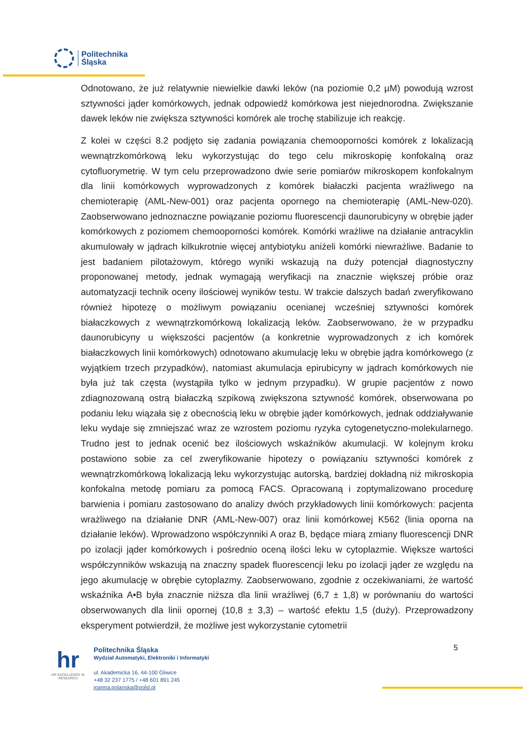Politechnika
Śląska
Odnotowano, że już relatywnie niewielkie dawki leków (na poziomie 0,2 µM) powodują wzrost sztywności jąder komórkowych, jednak odpowiedź komórkowa jest niejednorodna. Zwiększanie dawek leków nie zwiększa sztywności komórek ale trochę stabilizuje ich reakcję.
Z kolei w części 8.2 podjęto się zadania powiązania chemooporności komórek z lokalizacją wewnątrzkomórkową leku wykorzystując do tego celu mikroskopię konfokalną oraz cytofluorymetrię. W tym celu przeprowadzono dwie serie pomiarów mikroskopem konfokalnym dla linii komórkowych wyprowadzonych z komórek białaczki pacjenta wrażliwego na chemioterapię (AML-New-001) oraz pacjenta opornego na chemioterapię (AML-New-020). Zaobserwowano jednoznaczne powiązanie poziomu fluorescencji daunorubicyny w obrębie jąder komórkowych z poziomem chemooporności komórek. Komórki wrażliwe na działanie antracyklin akumulowały w jądrach kilkukrotnie więcej antybiotyku aniżeli komórki niewrażliwe. Badanie to jest badaniem pilotażowym, którego wyniki wskazują na duży potencjał diagnostyczny proponowanej metody, jednak wymagają weryfikacji na znacznie większej próbie oraz automatyzacji technik oceny ilościowej wyników testu. W trakcie dalszych badań zweryfikowano również hipotezę o możliwym powiązaniu ocenianej wcześniej sztywności komórek białaczkowych z wewnątrzkomórkową lokalizacją leków. Zaobserwowano, że w przypadku daunorubicyny u większości pacjentów (a konkretnie wyprowadzonych z ich komórek białaczkowych linii komórkowych) odnotowano akumulację leku w obrębie jądra komórkowego (z wyjątkiem trzech przypadków), natomiast akumulacja epirubicyny w jądrach komórkowych nie była już tak częsta (wystąpiła tylko w jednym przypadku). W grupie pacjentów z nowo zdiagnozowaną ostrą białaczką szpikową zwiększona sztywność komórek, obserwowana po podaniu leku wiązała się z obecnością leku w obrębie jąder komórkowych, jednak oddziaływanie leku wydaje się zmniejszać wraz ze wzrostem poziomu ryzyka cytogenetyczno-molekularnego. Trudno jest to jednak ocenić bez ilościowych wskaźników akumulacji. W kolejnym kroku postawiono sobie za cel zweryfikowanie hipotezy o powiązaniu sztywności komórek z wewnątrzkomórkową lokalizacją leku wykorzystując autorską, bardziej dokładną niż mikroskopia konfokalna metodę pomiaru za pomocą FACS. Opracowaną i zoptymalizowano procedurę barwienia i pomiaru zastosowano do analizy dwóch przykładowych linii komórkowych: pacjenta wrażliwego na działanie DNR (AML-New-007) oraz linii komórkowej K562 (linia oporna na działanie leków). Wprowadzono współczynniki A oraz B, będące miarą zmiany fluorescencji DNR po izolacji jąder komórkowych i pośrednio oceną ilości leku w cytoplazmie. Większe wartości współczynników wskazują na znaczny spadek fluorescencji leku po izolacji jąder ze względu na jego akumulację w obrębie cytoplazmy. Zaobserwowano, zgodnie z oczekiwaniami, że wartość wskaźnika A•B była znacznie niższa dla linii wrażliwej (6,7 ± 1,8) w porównaniu do wartości obserwowanych dla linii opornej (10,8 ± 3,3) – wartość efektu 1,5 (duży). Przeprowadzony eksperyment potwierdził, że możliwe jest wykorzystanie cytometrii
hr
HR EXCELLENCE IN RESEARCH
Politechnika Śląska
Wydział Automatyki, Elektroniki i Informatyki
ul. Akademicka 16, 44-100 Gliwice
+48 32 237 1775 / +48 601 891 245
joanna.polanska@polsl.pl
5